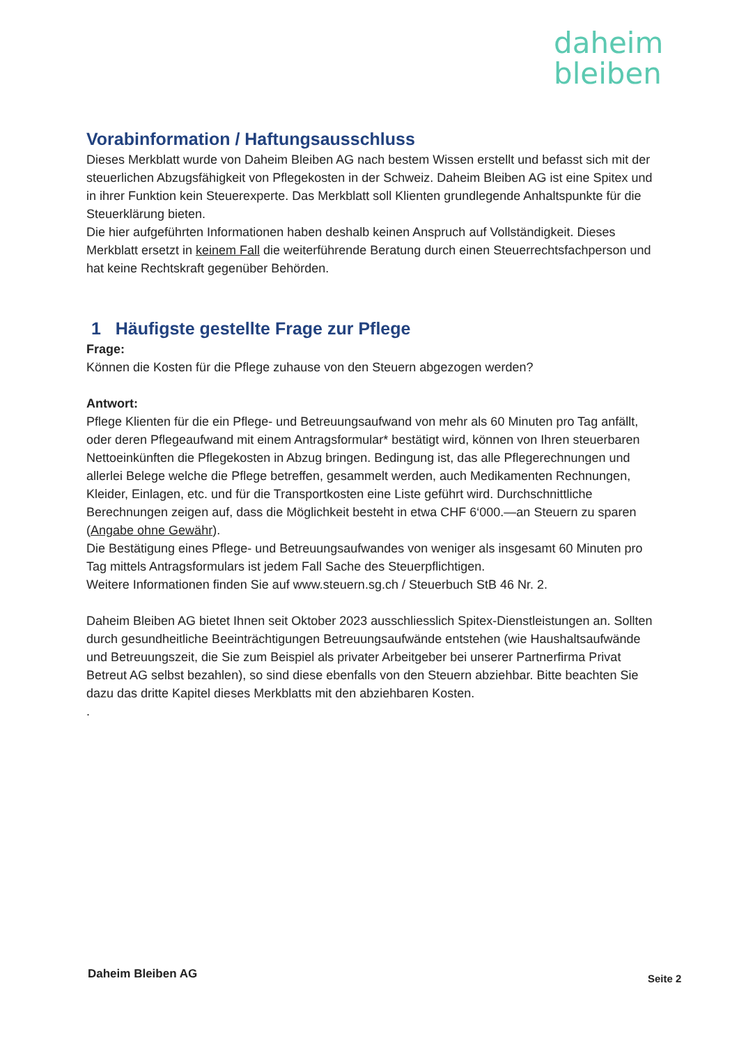daheim
bleiben
Vorabinformation / Haftungsausschluss
Dieses Merkblatt wurde von Daheim Bleiben AG nach bestem Wissen erstellt und befasst sich mit der steuerlichen Abzugsfähigkeit von Pflegekosten in der Schweiz. Daheim Bleiben AG ist eine Spitex und in ihrer Funktion kein Steuerexperte. Das Merkblatt soll Klienten grundlegende Anhaltspunkte für die Steuerklärung bieten.
Die hier aufgeführten Informationen haben deshalb keinen Anspruch auf Vollständigkeit. Dieses Merkblatt ersetzt in keinem Fall die weiterführende Beratung durch einen Steuerrechtsfachperson und hat keine Rechtskraft gegenüber Behörden.
1 Häufigste gestellte Frage zur Pflege
Frage:
Können die Kosten für die Pflege zuhause von den Steuern abgezogen werden?
Antwort:
Pflege Klienten für die ein Pflege- und Betreuungsaufwand von mehr als 60 Minuten pro Tag anfällt, oder deren Pflegeaufwand mit einem Antragsformular* bestätigt wird, können von Ihren steuerbaren Nettoeinkünften die Pflegekosten in Abzug bringen. Bedingung ist, das alle Pflegerechnungen und allerlei Belege welche die Pflege betreffen, gesammelt werden, auch Medikamenten Rechnungen, Kleider, Einlagen, etc. und für die Transportkosten eine Liste geführt wird. Durchschnittliche Berechnungen zeigen auf, dass die Möglichkeit besteht in etwa CHF 6‘000.—an Steuern zu sparen (Angabe ohne Gewähr).
Die Bestätigung eines Pflege- und Betreuungsaufwandes von weniger als insgesamt 60 Minuten pro Tag mittels Antragsformulars ist jedem Fall Sache des Steuerpflichtigen.
Weitere Informationen finden Sie auf www.steuern.sg.ch / Steuerbuch StB 46 Nr. 2.
Daheim Bleiben AG bietet Ihnen seit Oktober 2023 ausschliesslich Spitex-Dienstleistungen an. Sollten durch gesundheitliche Beeinträchtigungen Betreuungsaufwände entstehen (wie Haushaltsaufwände und Betreuungszeit, die Sie zum Beispiel als privater Arbeitgeber bei unserer Partnerfirma Privat Betreut AG selbst bezahlen), so sind diese ebenfalls von den Steuern abziehbar. Bitte beachten Sie dazu das dritte Kapitel dieses Merkblatts mit den abziehbaren Kosten.
.
Daheim Bleiben AG Seite 2